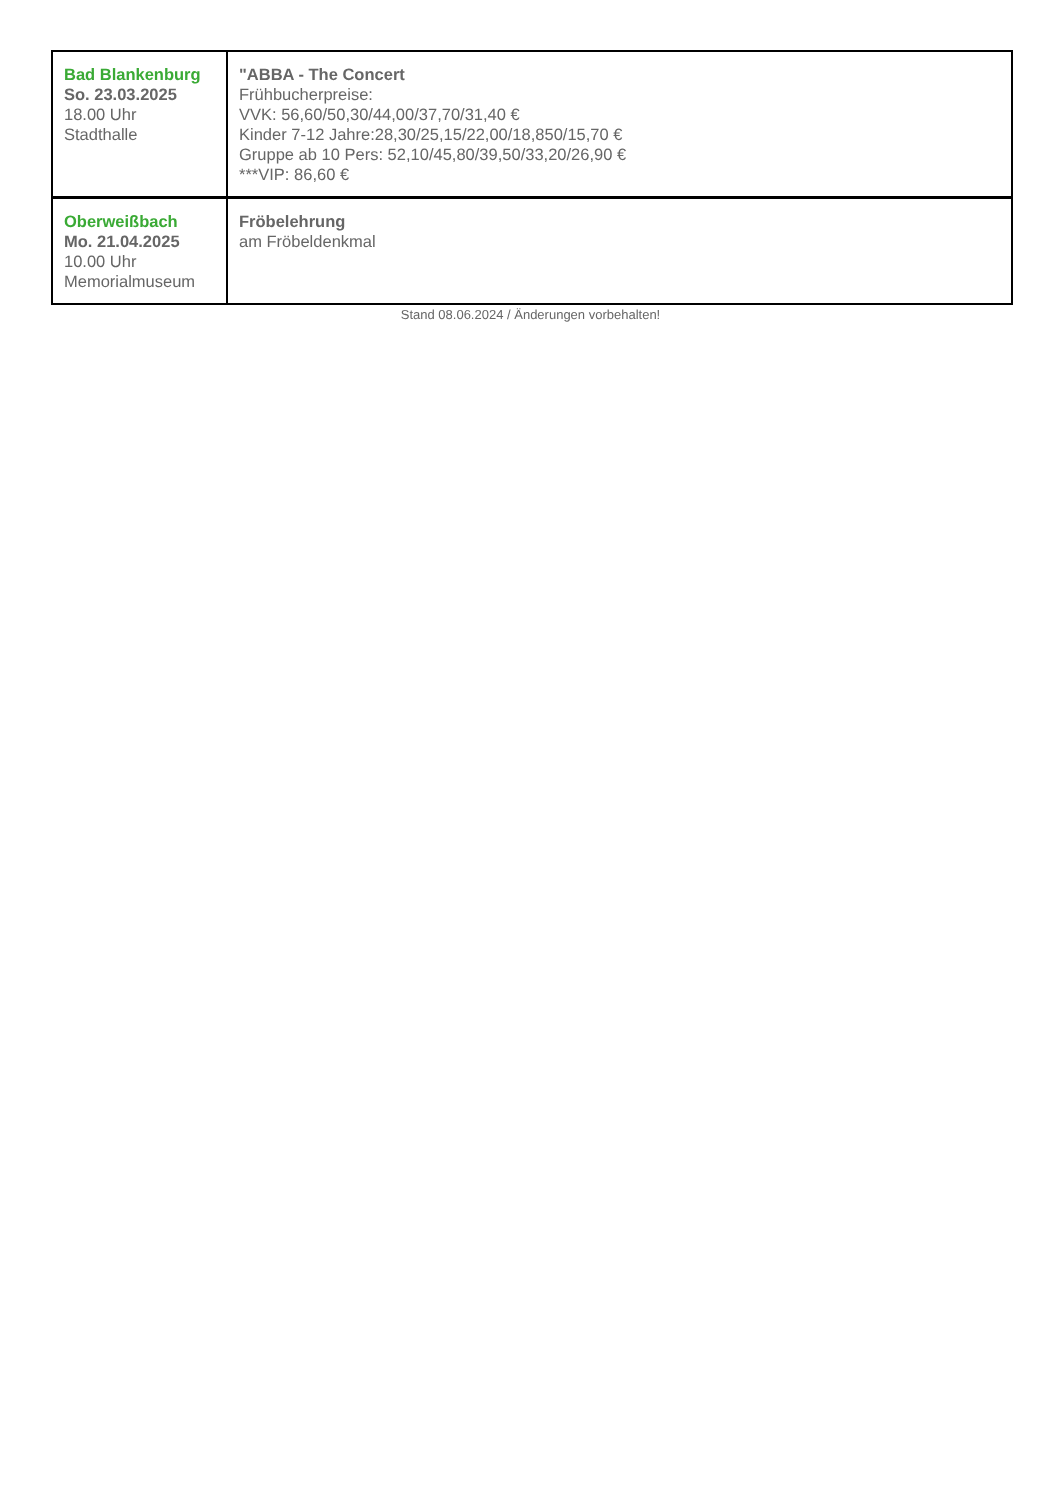| Bad Blankenburg So. 23.03.2025 18.00 Uhr Stadthalle | "ABBA - The Concert Frühbucherpreise: VVK: 56,60/50,30/44,00/37,70/31,40 € Kinder 7-12 Jahre:28,30/25,15/22,00/18,850/15,70 € Gruppe ab 10 Pers: 52,10/45,80/39,50/33,20/26,90 € ***VIP: 86,60 € |
| Oberweißbach Mo. 21.04.2025 10.00 Uhr Memorialmuseum | Fröbelehrung am Fröbeldenkmal |
Stand 08.06.2024 / Änderungen vorbehalten!